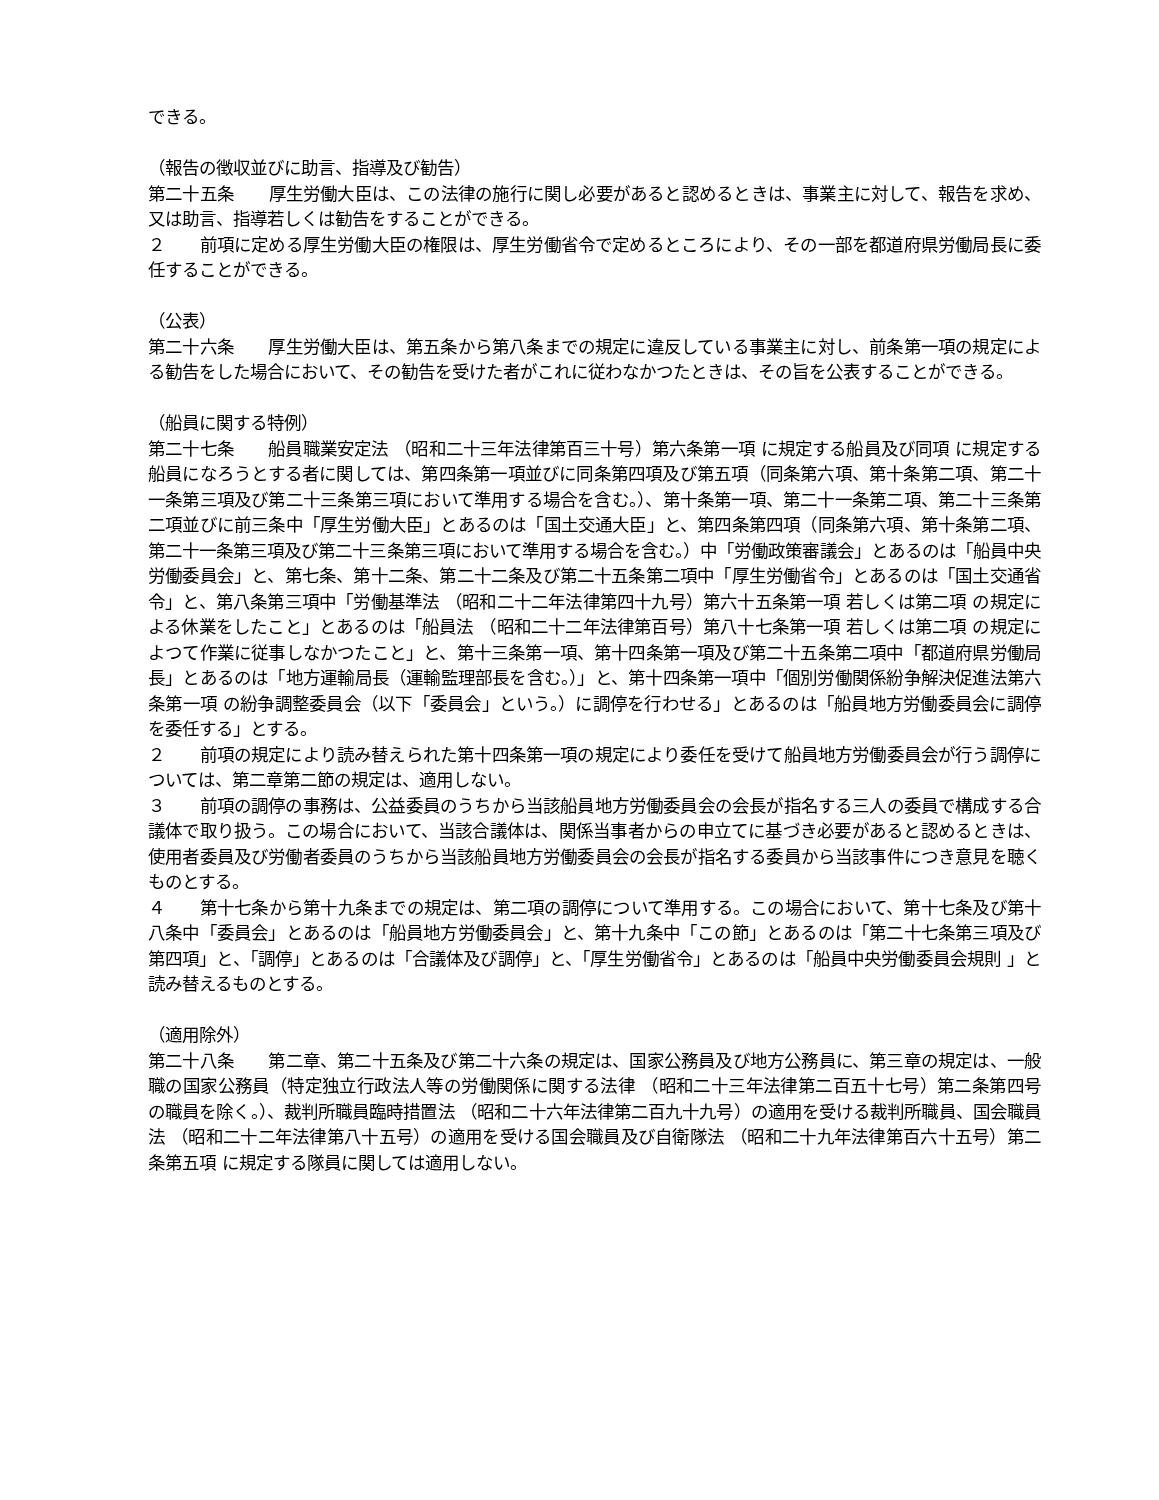できる。
（報告の徴収並びに助言、指導及び勧告）
第二十五条　　厚生労働大臣は、この法律の施行に関し必要があると認めるときは、事業主に対して、報告を求め、又は助言、指導若しくは勧告をすることができる。
２　　前項に定める厚生労働大臣の権限は、厚生労働省令で定めるところにより、その一部を都道府県労働局長に委任することができる。
（公表）
第二十六条　　厚生労働大臣は、第五条から第八条までの規定に違反している事業主に対し、前条第一項の規定による勧告をした場合において、その勧告を受けた者がこれに従わなかつたときは、その旨を公表することができる。
（船員に関する特例）
第二十七条　　船員職業安定法 （昭和二十三年法律第百三十号）第六条第一項 に規定する船員及び同項 に規定する船員になろうとする者に関しては、第四条第一項並びに同条第四項及び第五項（同条第六項、第十条第二項、第二十一条第三項及び第二十三条第三項において準用する場合を含む。）、第十条第一項、第二十一条第二項、第二十三条第二項並びに前三条中「厚生労働大臣」とあるのは「国土交通大臣」と、第四条第四項（同条第六項、第十条第二項、第二十一条第三項及び第二十三条第三項において準用する場合を含む。）中「労働政策審議会」とあるのは「船員中央労働委員会」と、第七条、第十二条、第二十二条及び第二十五条第二項中「厚生労働省令」とあるのは「国土交通省令」と、第八条第三項中「労働基準法 （昭和二十二年法律第四十九号）第六十五条第一項 若しくは第二項 の規定による休業をしたこと」とあるのは「船員法 （昭和二十二年法律第百号）第八十七条第一項 若しくは第二項 の規定によつて作業に従事しなかつたこと」と、第十三条第一項、第十四条第一項及び第二十五条第二項中「都道府県労働局長」とあるのは「地方運輸局長（運輸監理部長を含む。）」と、第十四条第一項中「個別労働関係紛争解決促進法第六条第一項 の紛争調整委員会（以下「委員会」という。）に調停を行わせる」とあるのは「船員地方労働委員会に調停を委任する」とする。
２　　前項の規定により読み替えられた第十四条第一項の規定により委任を受けて船員地方労働委員会が行う調停については、第二章第二節の規定は、適用しない。
３　　前項の調停の事務は、公益委員のうちから当該船員地方労働委員会の会長が指名する三人の委員で構成する合議体で取り扱う。この場合において、当該合議体は、関係当事者からの申立てに基づき必要があると認めるときは、使用者委員及び労働者委員のうちから当該船員地方労働委員会の会長が指名する委員から当該事件につき意見を聴くものとする。
４　　第十七条から第十九条までの規定は、第二項の調停について準用する。この場合において、第十七条及び第十八条中「委員会」とあるのは「船員地方労働委員会」と、第十九条中「この節」とあるのは「第二十七条第三項及び第四項」と、「調停」とあるのは「合議体及び調停」と、「厚生労働省令」とあるのは「船員中央労働委員会規則 」と読み替えるものとする。
（適用除外）
第二十八条　　第二章、第二十五条及び第二十六条の規定は、国家公務員及び地方公務員に、第三章の規定は、一般職の国家公務員（特定独立行政法人等の労働関係に関する法律 （昭和二十三年法律第二百五十七号）第二条第四号 の職員を除く。）、裁判所職員臨時措置法 （昭和二十六年法律第二百九十九号）の適用を受ける裁判所職員、国会職員法 （昭和二十二年法律第八十五号）の適用を受ける国会職員及び自衛隊法 （昭和二十九年法律第百六十五号）第二条第五項 に規定する隊員に関しては適用しない。